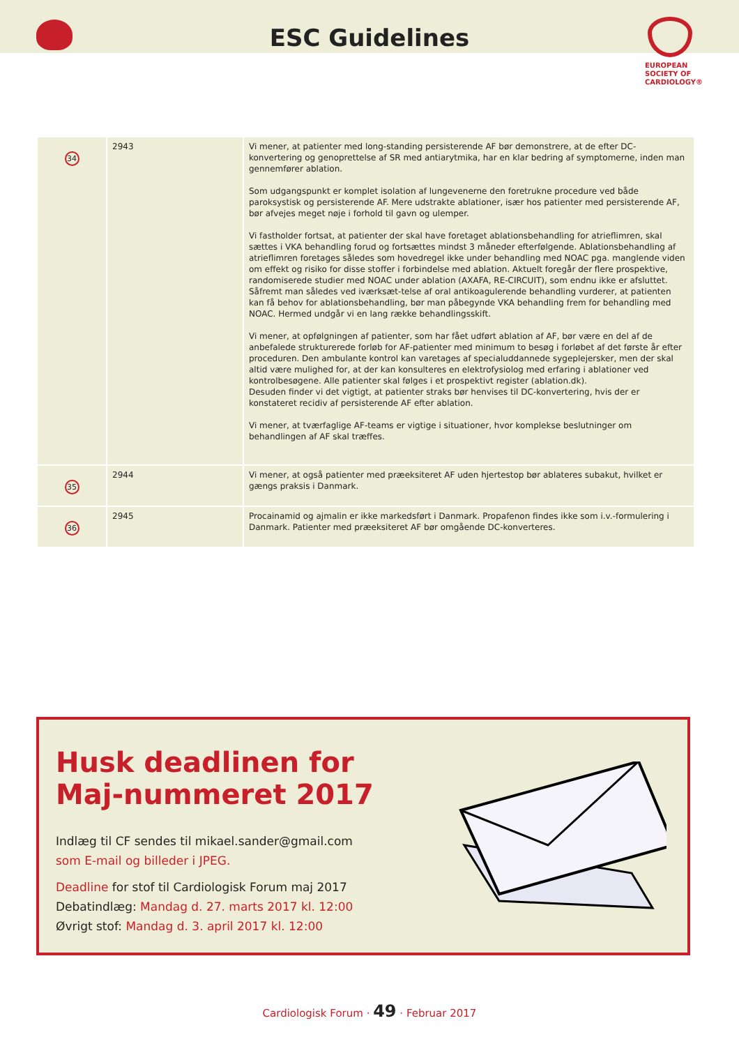ESC Guidelines
EUROPEAN
SOCIETY OF
CARDIOLOGY®
| 34 | 2943 | Vi mener, at patienter med long-standing persisterende AF bør demonstrere, at de efter DC-konvertering og genoprettelse af SR med antiarytmika, har en klar bedring af symptomerne, inden man gennemfører ablation. Som udgangspunkt er komplet isolation af lungevenerne den foretrukne procedure ved både paroksystisk og persisterende AF. Mere udstrakte ablationer, især hos patienter med persisterende AF, bør afvejes meget nøje i forhold til gavn og ulemper. Vi fastholder fortsat, at patienter der skal have foretaget ablationsbehandling for atrieflimren, skal sættes i VKA behandling forud og fortsættes mindst 3 måneder efterfølgende. Ablationsbehandling af atrieflimren foretages således som hovedregel ikke under behandling med NOAC pga. manglende viden om effekt og risiko for disse stoffer i forbindelse med ablation. Aktuelt foregår der flere prospektive, randomiserede studier med NOAC under ablation (AXAFA, RE-CIRCUIT), som endnu ikke er afsluttet. Såfremt man således ved iværksæt-telse af oral antikoagulerende behandling vurderer, at patienten kan få behov for ablationsbehandling, bør man påbegynde VKA behandling frem for behandling med NOAC. Hermed undgår vi en lang række behandlingsskift. Vi mener, at opfølgningen af patienter, som har fået udført ablation af AF, bør være en del af de anbefalede strukturerede forløb for AF-patienter med minimum to besøg i forløbet af det første år efter proceduren. Den ambulante kontrol kan varetages af specialuddannede sygeplejersker, men der skal altid være mulighed for, at der kan konsulteres en elektrofysiolog med erfaring i ablationer ved kontrolbesøgene. Alle patienter skal følges i et prospektivt register (ablation.dk). Desuden finder vi det vigtigt, at patienter straks bør henvises til DC-konvertering, hvis der er konstateret recidiv af persisterende AF efter ablation. Vi mener, at tværfaglige AF-teams er vigtige i situationer, hvor komplekse beslutninger om behandlingen af AF skal træffes. |
| 35 | 2944 | Vi mener, at også patienter med præeksiteret AF uden hjertestop bør ablateres subakut, hvilket er gængs praksis i Danmark. |
| 36 | 2945 | Procainamid og ajmalin er ikke markedsført i Danmark. Propafenon findes ikke som i.v.-formulering i Danmark. Patienter med præeksiteret AF bør omgående DC-konverteres. |
Husk deadlinen for
Maj-nummeret 2017
Indlæg til CF sendes til mikael.sander@gmail.com
som E-mail og billeder i JPEG.
Deadline for stof til Cardiologisk Forum maj 2017
Debatindlæg: Mandag d. 27. marts 2017 kl. 12:00
Øvrigt stof: Mandag d. 3. april 2017 kl. 12:00
Cardiologisk Forum · 49 · Februar 2017